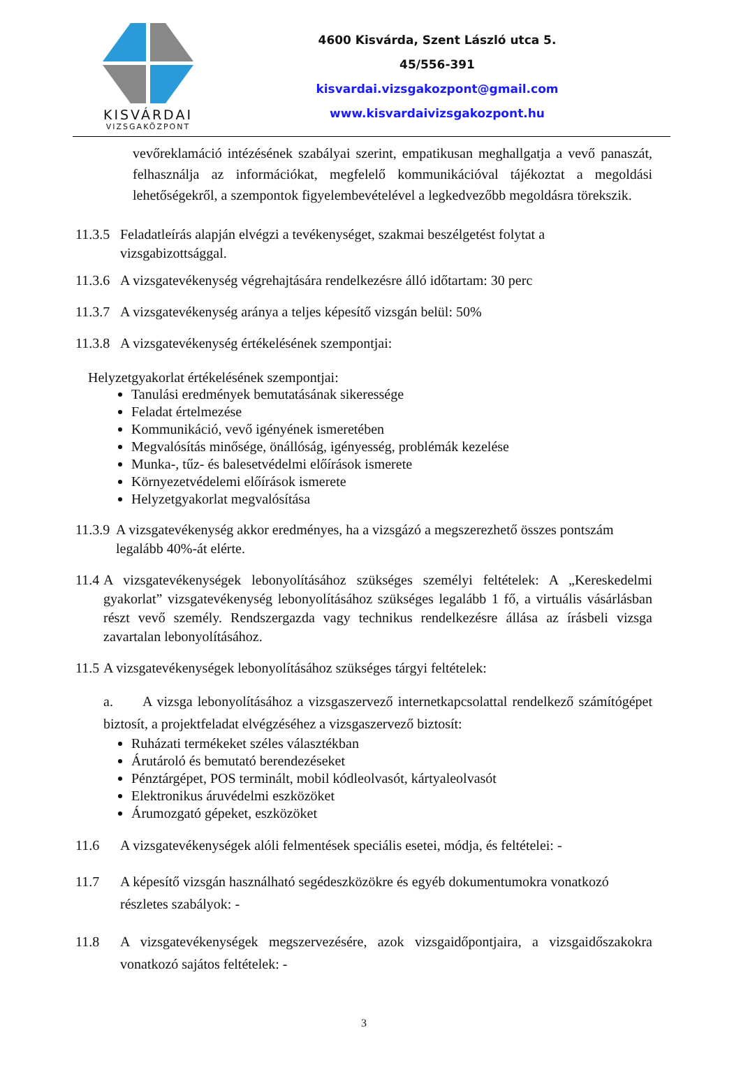KISVÁRDAI
VIZSGAKÖZPONT
4600 Kisvárda, Szent László utca 5.
45/556-391
kisvardai.vizsgakozpont@gmail.com
www.kisvardaivizsgakozpont.hu
vevőreklamáció intézésének szabályai szerint, empatikusan meghallgatja a vevő panaszát, felhasználja az információkat, megfelelő kommunikációval tájékoztat a megoldási lehetőségekről, a szempontok figyelembevételével a legkedvezőbb megoldásra törekszik.
11.3.5 Feladatleírás alapján elvégzi a tevékenységet, szakmai beszélgetést folytat a vizsgabizottsággal.
11.3.6 A vizsgatevékenység végrehajtására rendelkezésre álló időtartam: 30 perc
11.3.7 A vizsgatevékenység aránya a teljes képesítő vizsgán belül: 50%
11.3.8 A vizsgatevékenység értékelésének szempontjai:
Helyzetgyakorlat értékelésének szempontjai:
Tanulási eredmények bemutatásának sikeressége
Feladat értelmezése
Kommunikáció, vevő igényének ismeretében
Megvalósítás minősége, önállóság, igényesség, problémák kezelése
Munka-, tűz- és balesetvédelmi előírások ismerete
Környezetvédelemi előírások ismerete
Helyzetgyakorlat megvalósítása
11.3.9 A vizsgatevékenység akkor eredményes, ha a vizsgázó a megszerezhető összes pontszám legalább 40%-át elérte.
11.4 A vizsgatevékenységek lebonyolításához szükséges személyi feltételek: A „Kereskedelmi gyakorlat” vizsgatevékenység lebonyolításához szükséges legalább 1 fő, a virtuális vásárlásban részt vevő személy. Rendszergazda vagy technikus rendelkezésre állása az írásbeli vizsga zavartalan lebonyolításához.
11.5 A vizsgatevékenységek lebonyolításához szükséges tárgyi feltételek:
a. A vizsga lebonyolításához a vizsgaszervező internetkapcsolattal rendelkező számítógépet biztosít, a projektfeladat elvégzéséhez a vizsgaszervező biztosít:
Ruházati termékeket széles választékban
Árutároló és bemutató berendezéseket
Pénztárgépet, POS terminált, mobil kódleolvasót, kártyaleolvasót
Elektronikus áruvédelmi eszközöket
Árumozgató gépeket, eszközöket
11.6 A vizsgatevékenységek alóli felmentések speciális esetei, módja, és feltételei: -
11.7 A képesítő vizsgán használható segédeszközökre és egyéb dokumentumokra vonatkozó részletes szabályok: -
11.8 A vizsgatevékenységek megszervezésére, azok vizsgaidőpontjaira, a vizsgaidőszakokra vonatkozó sajátos feltételek: -
3